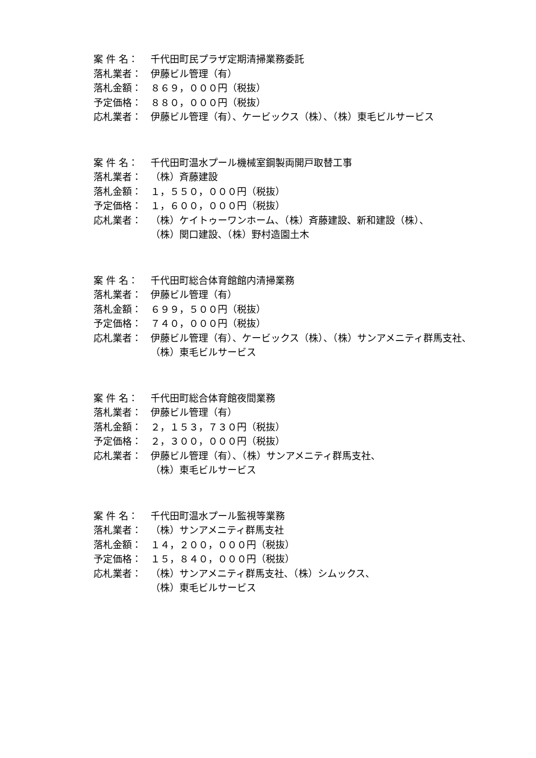案 件 名： 千代田町民プラザ定期清掃業務委託
落札業者： 伊藤ビル管理（有）
落札金額： ８６９，０００円（税抜）
予定価格： ８８０，０００円（税抜）
応札業者： 伊藤ビル管理（有）、ケービックス（株）、（株）東毛ビルサービス
案 件 名： 千代田町温水プール機械室鋼製両開戸取替工事
落札業者： （株）斉藤建設
落札金額： １，５５０，０００円（税抜）
予定価格： １，６００，０００円（税抜）
応札業者： （株）ケイトゥーワンホーム、（株）斉藤建設、新和建設（株）、
（株）関口建設、（株）野村造園土木
案 件 名： 千代田町総合体育館館内清掃業務
落札業者： 伊藤ビル管理（有）
落札金額： ６９９，５００円（税抜）
予定価格： ７４０，０００円（税抜）
応札業者： 伊藤ビル管理（有）、ケービックス（株）、（株）サンアメニティ群馬支社、
（株）東毛ビルサービス
案 件 名： 千代田町総合体育館夜間業務
落札業者： 伊藤ビル管理（有）
落札金額： ２，１５３，７３０円（税抜）
予定価格： ２，３００，０００円（税抜）
応札業者： 伊藤ビル管理（有）、（株）サンアメニティ群馬支社、
（株）東毛ビルサービス
案 件 名： 千代田町温水プール監視等業務
落札業者： （株）サンアメニティ群馬支社
落札金額： １４，２００，０００円（税抜）
予定価格： １５，８４０，０００円（税抜）
応札業者： （株）サンアメニティ群馬支社、（株）シムックス、
（株）東毛ビルサービス